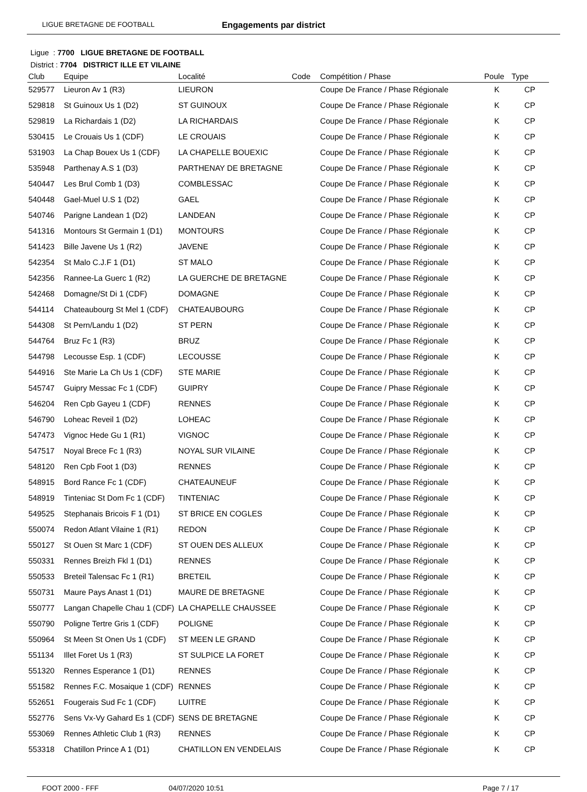LIGUE BRETAGNE DE FOOTBALL
Engagements par district
Ligue : 7700 LIGUE BRETAGNE DE FOOTBALL
District : 7704 DISTRICT ILLE ET VILAINE
| Club | Equipe | Localité | Code | Compétition / Phase | Poule | Type |
| --- | --- | --- | --- | --- | --- | --- |
| 529577 | Lieuron Av 1 (R3) | LIEURON | | Coupe De France / Phase Régionale | K | CP |
| 529818 | St Guinoux Us 1 (D2) | ST GUINOUX | | Coupe De France / Phase Régionale | K | CP |
| 529819 | La Richardais 1 (D2) | LA RICHARDAIS | | Coupe De France / Phase Régionale | K | CP |
| 530415 | Le Crouais Us 1 (CDF) | LE CROUAIS | | Coupe De France / Phase Régionale | K | CP |
| 531903 | La Chap Bouex Us 1 (CDF) | LA CHAPELLE BOUEXIC | | Coupe De France / Phase Régionale | K | CP |
| 535948 | Parthenay A.S 1 (D3) | PARTHENAY DE BRETAGNE | | Coupe De France / Phase Régionale | K | CP |
| 540447 | Les Brul Comb 1 (D3) | COMBLESSAC | | Coupe De France / Phase Régionale | K | CP |
| 540448 | Gael-Muel U.S 1 (D2) | GAEL | | Coupe De France / Phase Régionale | K | CP |
| 540746 | Parigne Landean 1 (D2) | LANDEAN | | Coupe De France / Phase Régionale | K | CP |
| 541316 | Montours St Germain 1 (D1) | MONTOURS | | Coupe De France / Phase Régionale | K | CP |
| 541423 | Bille Javene Us 1 (R2) | JAVENE | | Coupe De France / Phase Régionale | K | CP |
| 542354 | St Malo C.J.F 1 (D1) | ST MALO | | Coupe De France / Phase Régionale | K | CP |
| 542356 | Rannee-La Guerc 1 (R2) | LA GUERCHE DE BRETAGNE | | Coupe De France / Phase Régionale | K | CP |
| 542468 | Domagne/St Di 1 (CDF) | DOMAGNE | | Coupe De France / Phase Régionale | K | CP |
| 544114 | Chateaubourg St Mel 1 (CDF) | CHATEAUBOURG | | Coupe De France / Phase Régionale | K | CP |
| 544308 | St Pern/Landu 1 (D2) | ST PERN | | Coupe De France / Phase Régionale | K | CP |
| 544764 | Bruz Fc 1 (R3) | BRUZ | | Coupe De France / Phase Régionale | K | CP |
| 544798 | Lecousse Esp. 1 (CDF) | LECOUSSE | | Coupe De France / Phase Régionale | K | CP |
| 544916 | Ste Marie La Ch Us 1 (CDF) | STE MARIE | | Coupe De France / Phase Régionale | K | CP |
| 545747 | Guipry Messac Fc 1 (CDF) | GUIPRY | | Coupe De France / Phase Régionale | K | CP |
| 546204 | Ren Cpb Gayeu 1 (CDF) | RENNES | | Coupe De France / Phase Régionale | K | CP |
| 546790 | Loheac Reveil 1 (D2) | LOHEAC | | Coupe De France / Phase Régionale | K | CP |
| 547473 | Vignoc Hede Gu 1 (R1) | VIGNOC | | Coupe De France / Phase Régionale | K | CP |
| 547517 | Noyal Brece Fc 1 (R3) | NOYAL SUR VILAINE | | Coupe De France / Phase Régionale | K | CP |
| 548120 | Ren Cpb Foot 1 (D3) | RENNES | | Coupe De France / Phase Régionale | K | CP |
| 548915 | Bord Rance Fc 1 (CDF) | CHATEAUNEUF | | Coupe De France / Phase Régionale | K | CP |
| 548919 | Tinteniac St Dom Fc 1 (CDF) | TINTENIAC | | Coupe De France / Phase Régionale | K | CP |
| 549525 | Stephanais Bricois F 1 (D1) | ST BRICE EN COGLES | | Coupe De France / Phase Régionale | K | CP |
| 550074 | Redon Atlant Vilaine 1 (R1) | REDON | | Coupe De France / Phase Régionale | K | CP |
| 550127 | St Ouen St Marc 1 (CDF) | ST OUEN DES ALLEUX | | Coupe De France / Phase Régionale | K | CP |
| 550331 | Rennes Breizh Fkl 1 (D1) | RENNES | | Coupe De France / Phase Régionale | K | CP |
| 550533 | Breteil Talensac Fc 1 (R1) | BRETEIL | | Coupe De France / Phase Régionale | K | CP |
| 550731 | Maure Pays Anast 1 (D1) | MAURE DE BRETAGNE | | Coupe De France / Phase Régionale | K | CP |
| 550777 | Langan Chapelle Chau 1 (CDF) | LA CHAPELLE CHAUSSEE | | Coupe De France / Phase Régionale | K | CP |
| 550790 | Poligne Tertre Gris 1 (CDF) | POLIGNE | | Coupe De France / Phase Régionale | K | CP |
| 550964 | St Meen St Onen Us 1 (CDF) | ST MEEN LE GRAND | | Coupe De France / Phase Régionale | K | CP |
| 551134 | Illet Foret Us 1 (R3) | ST SULPICE LA FORET | | Coupe De France / Phase Régionale | K | CP |
| 551320 | Rennes Esperance 1 (D1) | RENNES | | Coupe De France / Phase Régionale | K | CP |
| 551582 | Rennes F.C. Mosaique 1 (CDF) | RENNES | | Coupe De France / Phase Régionale | K | CP |
| 552651 | Fougerais Sud Fc 1 (CDF) | LUITRE | | Coupe De France / Phase Régionale | K | CP |
| 552776 | Sens Vx-Vy Gahard Es 1 (CDF) | SENS DE BRETAGNE | | Coupe De France / Phase Régionale | K | CP |
| 553069 | Rennes Athletic Club 1 (R3) | RENNES | | Coupe De France / Phase Régionale | K | CP |
| 553318 | Chatillon Prince A 1 (D1) | CHATILLON EN VENDELAIS | | Coupe De France / Phase Régionale | K | CP |
FOOT 2000 - FFF 04/07/2020 10:51 Page 7 / 17